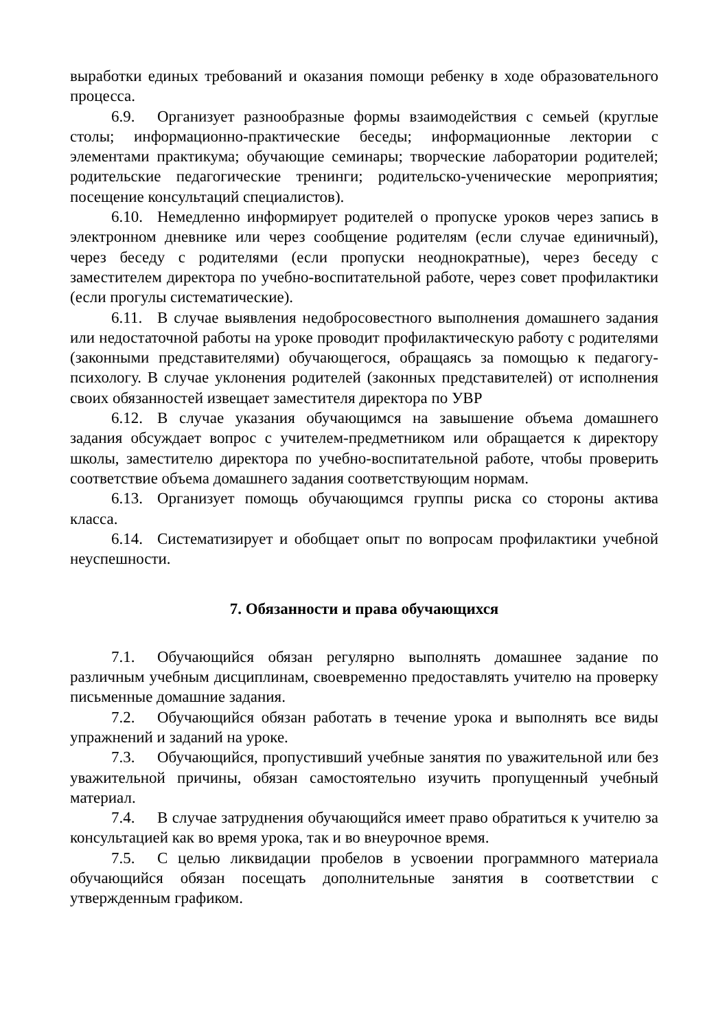выработки единых требований и оказания помощи ребенку в ходе образовательного процесса.
6.9. Организует разнообразные формы взаимодействия с семьей (круглые столы; информационно-практические беседы; информационные лектории с элементами практикума; обучающие семинары; творческие лаборатории родителей; родительские педагогические тренинги; родительско-ученические мероприятия; посещение консультаций специалистов).
6.10. Немедленно информирует родителей о пропуске уроков через запись в электронном дневнике или через сообщение родителям (если случае единичный), через беседу с родителями (если пропуски неоднократные), через беседу с заместителем директора по учебно-воспитательной работе, через совет профилактики (если прогулы систематические).
6.11. В случае выявления недобросовестного выполнения домашнего задания или недостаточной работы на уроке проводит профилактическую работу с родителями (законными представителями) обучающегося, обращаясь за помощью к педагогу-психологу. В случае уклонения родителей (законных представителей) от исполнения своих обязанностей извещает заместителя директора по УВР
6.12. В случае указания обучающимся на завышение объема домашнего задания обсуждает вопрос с учителем-предметником или обращается к директору школы, заместителю директора по учебно-воспитательной работе, чтобы проверить соответствие объема домашнего задания соответствующим нормам.
6.13. Организует помощь обучающимся группы риска со стороны актива класса.
6.14. Систематизирует и обобщает опыт по вопросам профилактики учебной неуспешности.
7. Обязанности и права обучающихся
7.1. Обучающийся обязан регулярно выполнять домашнее задание по различным учебным дисциплинам, своевременно предоставлять учителю на проверку письменные домашние задания.
7.2. Обучающийся обязан работать в течение урока и выполнять все виды упражнений и заданий на уроке.
7.3. Обучающийся, пропустивший учебные занятия по уважительной или без уважительной причины, обязан самостоятельно изучить пропущенный учебный материал.
7.4. В случае затруднения обучающийся имеет право обратиться к учителю за консультацией как во время урока, так и во внеурочное время.
7.5. С целью ликвидации пробелов в усвоении программного материала обучающийся обязан посещать дополнительные занятия в соответствии с утвержденным графиком.